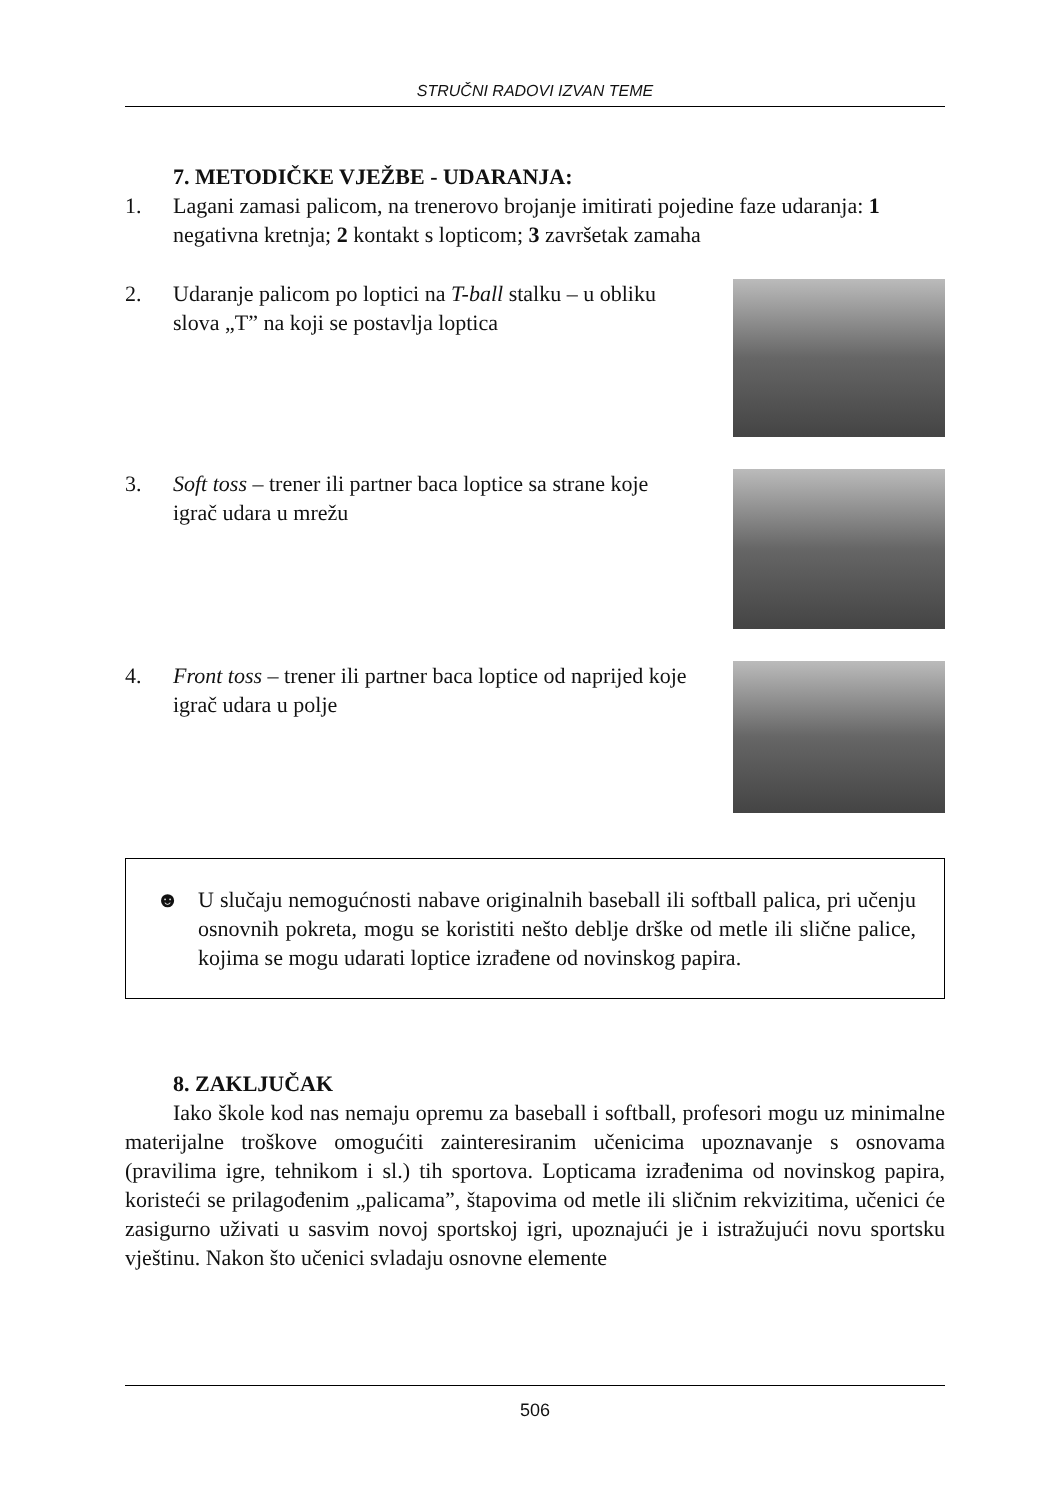STRUČNI RADOVI IZVAN TEME
7. METODIČKE VJEŽBE - UDARANJA:
1. Lagani zamasi palicom, na trenerovo brojanje imitirati pojedine faze udaranja: 1 negativna kretnja; 2 kontakt s lopticom; 3 završetak zamaha
2. Udaranje palicom po loptici na T-ball stalku – u obliku slova „T” na koji se postavlja loptica
3. Soft toss – trener ili partner baca loptice sa strane koje igrač udara u mrežu
4. Front toss – trener ili partner baca loptice od naprijed koje igrač udara u polje
☻ U slučaju nemogućnosti nabave originalnih baseball ili softball palica, pri učenju osnovnih pokreta, mogu se koristiti nešto deblje drške od metle ili slične palice, kojima se mogu udarati loptice izrađene od novinskog papira.
8. ZAKLJUČAK
Iako škole kod nas nemaju opremu za baseball i softball, profesori mogu uz minimalne materijalne troškove omogućiti zainteresiranim učenicima upoznavanje s osnovama (pravilima igre, tehnikom i sl.) tih sportova. Lopticama izrađenima od novinskog papira, koristeći se prilagođenim „palicama”, štapovima od metle ili sličnim rekvizitima, učenici će zasigurno uživati u sasvim novoj sportskoj igri, upoznajući je i istražujući novu sportsku vještinu. Nakon što učenici svladaju osnovne elemente
506